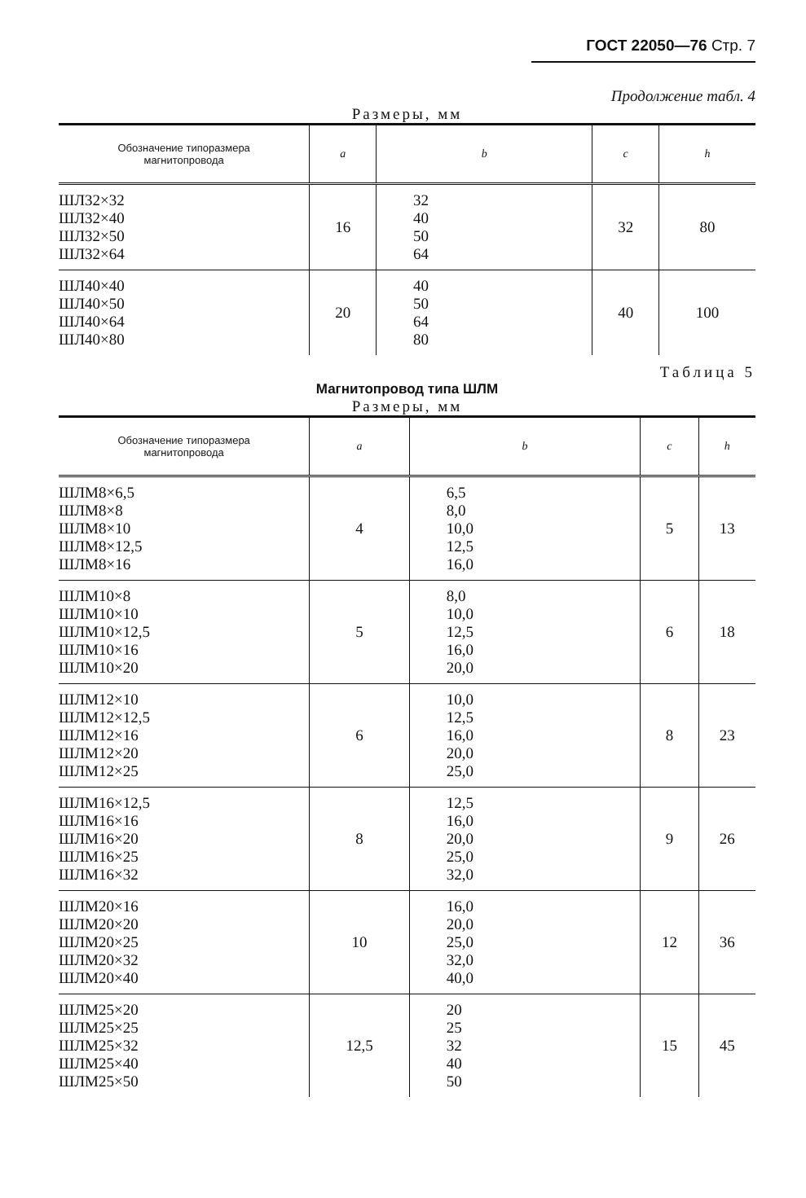ГОСТ 22050—76 Стр. 7
Продолжение табл. 4
Размеры, мм
| Обозначение типоразмера магнитопровода | a | b | c | h |
| --- | --- | --- | --- | --- |
| ШЛ32×32 ШЛ32×40 ШЛ32×50 ШЛ32×64 | 16 | 32 40 50 64 | 32 | 80 |
| ШЛ40×40 ШЛ40×50 ШЛ40×64 ШЛ40×80 | 20 | 40 50 64 80 | 40 | 100 |
Таблица 5
Магнитопровод типа ШЛМ
Размеры, мм
| Обозначение типоразмера магнитопровода | a | b | c | h |
| --- | --- | --- | --- | --- |
| ШЛМ8×6,5 ШЛМ8×8 ШЛМ8×10 ШЛМ8×12,5 ШЛМ8×16 | 4 | 6,5 8,0 10,0 12,5 16,0 | 5 | 13 |
| ШЛМ10×8 ШЛМ10×10 ШЛМ10×12,5 ШЛМ10×16 ШЛМ10×20 | 5 | 8,0 10,0 12,5 16,0 20,0 | 6 | 18 |
| ШЛМ12×10 ШЛМ12×12,5 ШЛМ12×16 ШЛМ12×20 ШЛМ12×25 | 6 | 10,0 12,5 16,0 20,0 25,0 | 8 | 23 |
| ШЛМ16×12,5 ШЛМ16×16 ШЛМ16×20 ШЛМ16×25 ШЛМ16×32 | 8 | 12,5 16,0 20,0 25,0 32,0 | 9 | 26 |
| ШЛМ20×16 ШЛМ20×20 ШЛМ20×25 ШЛМ20×32 ШЛМ20×40 | 10 | 16,0 20,0 25,0 32,0 40,0 | 12 | 36 |
| ШЛМ25×20 ШЛМ25×25 ШЛМ25×32 ШЛМ25×40 ШЛМ25×50 | 12,5 | 20 25 32 40 50 | 15 | 45 |